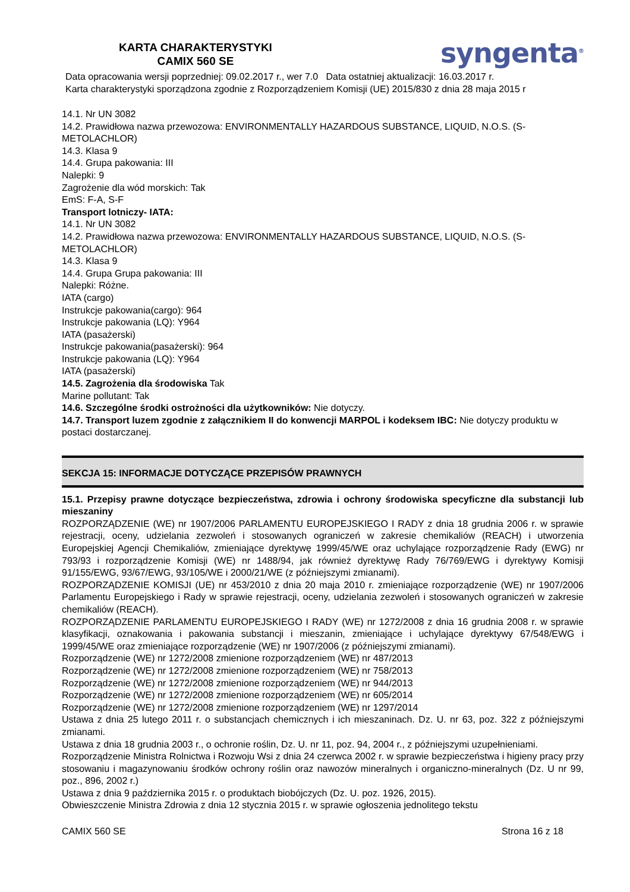KARTA CHARAKTERYSTYKI
CAMIX 560 SE
syngenta<sup>®</sup>
Data opracowania wersji poprzedniej: 09.02.2017 r., wer 7.0 Data ostatniej aktualizacji: 16.03.2017 r.
Karta charakterystyki sporządzona zgodnie z Rozporządzeniem Komisji (UE) 2015/830 z dnia 28 maja 2015 r
14.1. Nr UN 3082
14.2. Prawidłowa nazwa przewozowa: ENVIRONMENTALLY HAZARDOUS SUBSTANCE, LIQUID, N.O.S. (S-METOLACHLOR)
14.3. Klasa 9
14.4. Grupa pakowania: III
Nalepki: 9
Zagrożenie dla wód morskich: Tak
EmS: F-A, S-F
Transport lotniczy- IATA:
14.1. Nr UN 3082
14.2. Prawidłowa nazwa przewozowa: ENVIRONMENTALLY HAZARDOUS SUBSTANCE, LIQUID, N.O.S. (S-METOLACHLOR)
14.3. Klasa 9
14.4. Grupa Grupa pakowania: III
Nalepki: Różne.
IATA (cargo)
Instrukcje pakowania(cargo): 964
Instrukcje pakowania (LQ): Y964
IATA (pasażerski)
Instrukcje pakowania(pasażerski): 964
Instrukcje pakowania (LQ): Y964
IATA (pasażerski)
14.5. Zagrożenia dla środowiska Tak
Marine pollutant: Tak
14.6. Szczególne środki ostrożności dla użytkowników: Nie dotyczy.
14.7. Transport luzem zgodnie z załącznikiem II do konwencji MARPOL i kodeksem IBC: Nie dotyczy produktu w postaci dostarczanej.
SEKCJA 15: INFORMACJE DOTYCZĄCE PRZEPISÓW PRAWNYCH
15.1. Przepisy prawne dotyczące bezpieczeństwa, zdrowia i ochrony środowiska specyficzne dla substancji lub mieszaniny
ROZPORZĄDZENIE (WE) nr 1907/2006 PARLAMENTU EUROPEJSKIEGO I RADY z dnia 18 grudnia 2006 r. w sprawie rejestracji, oceny, udzielania zezwoleń i stosowanych ograniczeń w zakresie chemikaliów (REACH) i utworzenia Europejskiej Agencji Chemikaliów, zmieniające dyrektywę 1999/45/WE oraz uchylające rozporządzenie Rady (EWG) nr 793/93 i rozporządzenie Komisji (WE) nr 1488/94, jak również dyrektywę Rady 76/769/EWG i dyrektywy Komisji 91/155/EWG, 93/67/EWG, 93/105/WE i 2000/21/WE (z późniejszymi zmianami).
ROZPORZĄDZENIE KOMISJI (UE) nr 453/2010 z dnia 20 maja 2010 r. zmieniające rozporządzenie (WE) nr 1907/2006 Parlamentu Europejskiego i Rady w sprawie rejestracji, oceny, udzielania zezwoleń i stosowanych ograniczeń w zakresie chemikaliów (REACH).
ROZPORZĄDZENIE PARLAMENTU EUROPEJSKIEGO I RADY (WE) nr 1272/2008 z dnia 16 grudnia 2008 r. w sprawie klasyfikacji, oznakowania i pakowania substancji i mieszanin, zmieniające i uchylające dyrektywy 67/548/EWG i 1999/45/WE oraz zmieniające rozporządzenie (WE) nr 1907/2006 (z późniejszymi zmianami).
Rozporządzenie (WE) nr 1272/2008 zmienione rozporządzeniem (WE) nr 487/2013
Rozporządzenie (WE) nr 1272/2008 zmienione rozporządzeniem (WE) nr 758/2013
Rozporządzenie (WE) nr 1272/2008 zmienione rozporządzeniem (WE) nr 944/2013
Rozporządzenie (WE) nr 1272/2008 zmienione rozporządzeniem (WE) nr 605/2014
Rozporządzenie (WE) nr 1272/2008 zmienione rozporządzeniem (WE) nr 1297/2014
Ustawa z dnia 25 lutego 2011 r. o substancjach chemicznych i ich mieszaninach. Dz. U. nr 63, poz. 322 z późniejszymi zmianami.
Ustawa z dnia 18 grudnia 2003 r., o ochronie roślin, Dz. U. nr 11, poz. 94, 2004 r., z późniejszymi uzupełnieniami.
Rozporządzenie Ministra Rolnictwa i Rozwoju Wsi z dnia 24 czerwca 2002 r. w sprawie bezpieczeństwa i higieny pracy przy stosowaniu i magazynowaniu środków ochrony roślin oraz nawozów mineralnych i organiczno-mineralnych (Dz. U nr 99, poz., 896, 2002 r.)
Ustawa z dnia 9 października 2015 r. o produktach biobójczych (Dz. U. poz. 1926, 2015).
Obwieszczenie Ministra Zdrowia z dnia 12 stycznia 2015 r. w sprawie ogłoszenia jednolitego tekstu
CAMIX 560 SE Strona 16 z 18